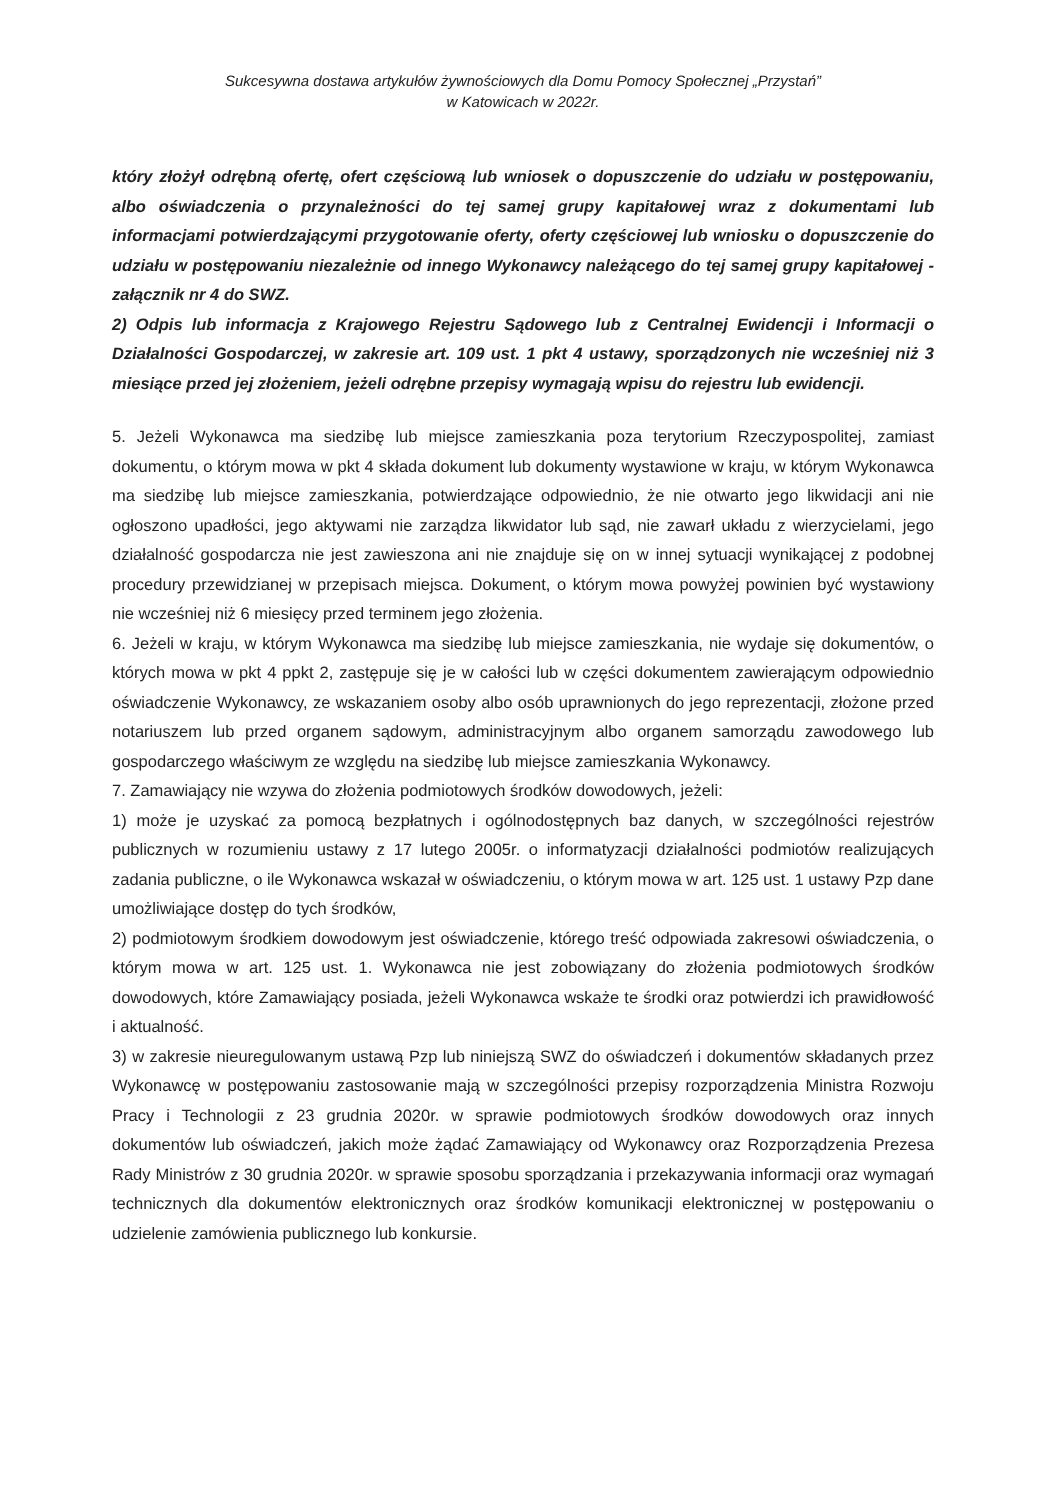Sukcesywna dostawa artykułów żywnościowych dla Domu Pomocy Społecznej „Przystań”
w Katowicach w 2022r.
który złożył odrębną ofertę, ofert częściową lub wniosek o dopuszczenie do udziału w postępowaniu, albo oświadczenia o przynależności do tej samej grupy kapitałowej wraz z dokumentami lub informacjami potwierdzającymi przygotowanie oferty, oferty częściowej lub wniosku o dopuszczenie do udziału w postępowaniu niezależnie od innego Wykonawcy należącego do tej samej grupy kapitałowej - załącznik nr 4 do SWZ.
2) Odpis lub informacja z Krajowego Rejestru Sądowego lub z Centralnej Ewidencji i Informacji o Działalności Gospodarczej, w zakresie art. 109 ust. 1 pkt 4 ustawy, sporządzonych nie wcześniej niż 3 miesiące przed jej złożeniem, jeżeli odrębne przepisy wymagają wpisu do rejestru lub ewidencji.
5. Jeżeli Wykonawca ma siedzibę lub miejsce zamieszkania poza terytorium Rzeczypospolitej, zamiast dokumentu, o którym mowa w pkt 4 składa dokument lub dokumenty wystawione w kraju, w którym Wykonawca ma siedzibę lub miejsce zamieszkania, potwierdzające odpowiednio, że nie otwarto jego likwidacji ani nie ogłoszono upadłości, jego aktywami nie zarządza likwidator lub sąd, nie zawarł układu z wierzycielami, jego działalność gospodarcza nie jest zawieszona ani nie znajduje się on w innej sytuacji wynikającej z podobnej procedury przewidzianej w przepisach miejsca. Dokument, o którym mowa powyżej powinien być wystawiony nie wcześniej niż 6 miesięcy przed terminem jego złożenia.
6. Jeżeli w kraju, w którym Wykonawca ma siedzibę lub miejsce zamieszkania, nie wydaje się dokumentów, o których mowa w pkt 4 ppkt 2, zastępuje się je w całości lub w części dokumentem zawierającym odpowiednio oświadczenie Wykonawcy, ze wskazaniem osoby albo osób uprawnionych do jego reprezentacji, złożone przed notariuszem lub przed organem sądowym, administracyjnym albo organem samorządu zawodowego lub gospodarczego właściwym ze względu na siedzibę lub miejsce zamieszkania Wykonawcy.
7. Zamawiający nie wzywa do złożenia podmiotowych środków dowodowych, jeżeli:
1) może je uzyskać za pomocą bezpłatnych i ogólnodostępnych baz danych, w szczególności rejestrów publicznych w rozumieniu ustawy z 17 lutego 2005r. o informatyzacji działalności podmiotów realizujących zadania publiczne, o ile Wykonawca wskazał w oświadczeniu, o którym mowa w art. 125 ust. 1 ustawy Pzp dane umożliwiające dostęp do tych środków,
2) podmiotowym środkiem dowodowym jest oświadczenie, którego treść odpowiada zakresowi oświadczenia, o którym mowa w art. 125 ust. 1. Wykonawca nie jest zobowiązany do złożenia podmiotowych środków dowodowych, które Zamawiający posiada, jeżeli Wykonawca wskaże te środki oraz potwierdzi ich prawidłowość i aktualność.
3) w zakresie nieuregulowanym ustawą Pzp lub niniejszą SWZ do oświadczeń i dokumentów składanych przez Wykonawcę w postępowaniu zastosowanie mają w szczególności przepisy rozporządzenia Ministra Rozwoju Pracy i Technologii z 23 grudnia 2020r. w sprawie podmiotowych środków dowodowych oraz innych dokumentów lub oświadczeń, jakich może żądać Zamawiający od Wykonawcy oraz Rozporządzenia Prezesa Rady Ministrów z 30 grudnia 2020r. w sprawie sposobu sporządzania i przekazywania informacji oraz wymagań technicznych dla dokumentów elektronicznych oraz środków komunikacji elektronicznej w postępowaniu o udzielenie zamówienia publicznego lub konkursie.
‍